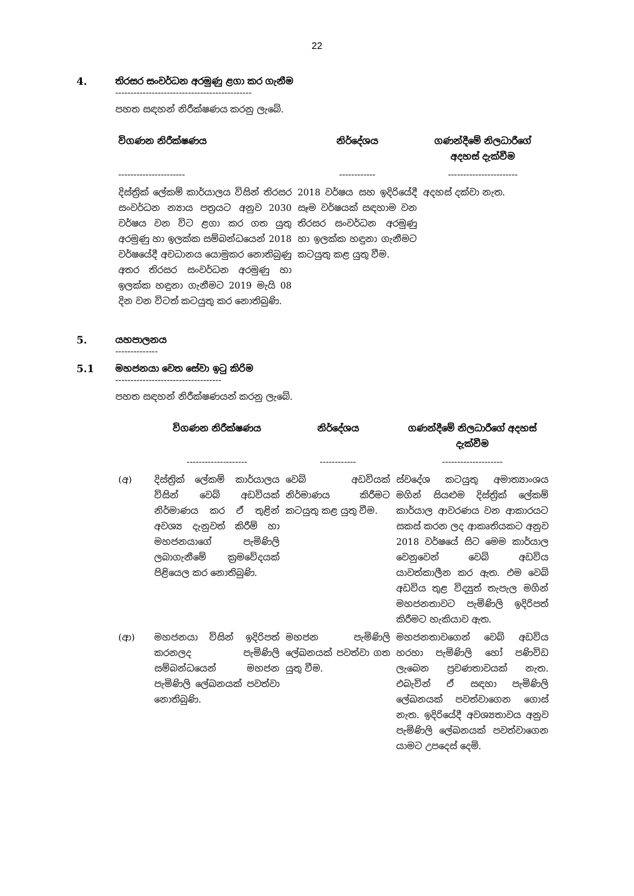22
4. තිරසර සංවර්ධන අරමුණු ළගා කර ගැනීම
---------------------------------------------
පහත සඳහන් නිරීක්ෂණය කරනු ලැබේ.
| විගණන නිරීක්ෂණය | නිර්දේශය | ගණන්දීමේ නිලධාරීගේ අදහස් දැක්වීම |
| --- | --- | --- |
| ---------------------- | ------------ | ----------------------- |
| දිස්ත්‍රික් ලේකම් කාර්යාලය විසින් තිරසර සංවර්ධන න්‍යාය පත්‍රයට අනුව 2030 වර්ෂය වන විට ළගා කර ගත යුතු අරමුණු හා ඉලක්ක සම්බන්ධයෙන් 2018 වර්ෂයේදී අවධානය යොමුකර නොතිබුණු අතර තිරසර සංවර්ධන අරමුණු හා ඉලක්ක හඳුනා ගැනීමට 2019 මැයි 08 දින වන විටත් කටයුතු කර නොතිබුණි. | 2018 වර්ෂය සහ ඉදිරියේදී සෑම වර්ෂයක් සඳහාම වන තිරසර සංවර්ධන අරමුණු හා ඉලක්ක හඳුනා ගැනීමට කටයුතු කළ යුතු වීම. | අදහස් දක්වා නැත. |
5. යහපාලනය
--------------
5.1 මහජනයා වෙත සේවා ඉටු කිරිම
-----------------------------------
පහත සඳහන් නිරීක්ෂණයන් කරනු ලැබේ.
| | විගණන නිරීක්ෂණය | නිර්දේශය | ගණන්දීමේ නිලධාරීගේ අදහස් දැක්වීම |
| --- | --- | --- | --- |
| | -------------------- | ------------ | -------------------- |
| (අ) | දිස්ත්‍රික් ලේකම් කාර්යාලය විසින් වෙබ් අඩවියක් නිර්මාණය කර ඒ තුළින් අවශ්‍ය දැනුවත් කිරීම් හා මහජනයාගේ පැමිණිලි ලබාගැනීමේ ක්‍රමවේදයක් පිළියෙල කර නොතිබුණි. | වෙබ් අඩවියක් නිර්මාණය කිරීමට කටයුතු කළ යුතු වීම. | ස්වදේශ කටයුතු අමාත්‍යාංශය මගින් සියළුම දිස්ත්‍රික් ලේකම් කාර්යාල ආවරණය වන ආකාරයට සකස් කරන ලද ආකෘතියකට අනුව 2018 වර්ෂයේ සිට මෙම කාර්යාල වෙනුවෙන් වෙබ් අඩවිය යාවත්කාලීන කර ඇත. එම වෙබ් අඩවිය තුළ විද්‍යුත් තැපැල මගින් මහජනතාවට පැමිණිලි ඉදිරිපත් කිරීමට හැකියාව ඇත. |
| (ආ) | මහජනයා විසින් ඉදිරිපත් කරනලද පැමිණිලි සම්බන්ධයෙන් මහජන පැමිණිලි ලේඛනයක් පවත්වා නොතිබුණි. | මහජන පැමිණිලි ලේඛනයක් පවත්වා ගත යුතු වීම. | මහජනතාවගෙන් වෙබ් අඩවිය හරහා පැමිණිලි හෝ පණිවිඩ ලැබෙන ප්‍රවණතාවයක් නැත. එබැවින් ඒ සඳහා පැමිණිලි ලේඛනයක් පවත්වාගෙන ගොස් නැත. ඉදිරියේදී අවශ්‍යතාවය අනුව පැමිණිලි ලේඛනයක් පවත්වාගෙන යාමට උපදෙස් දෙමි. |